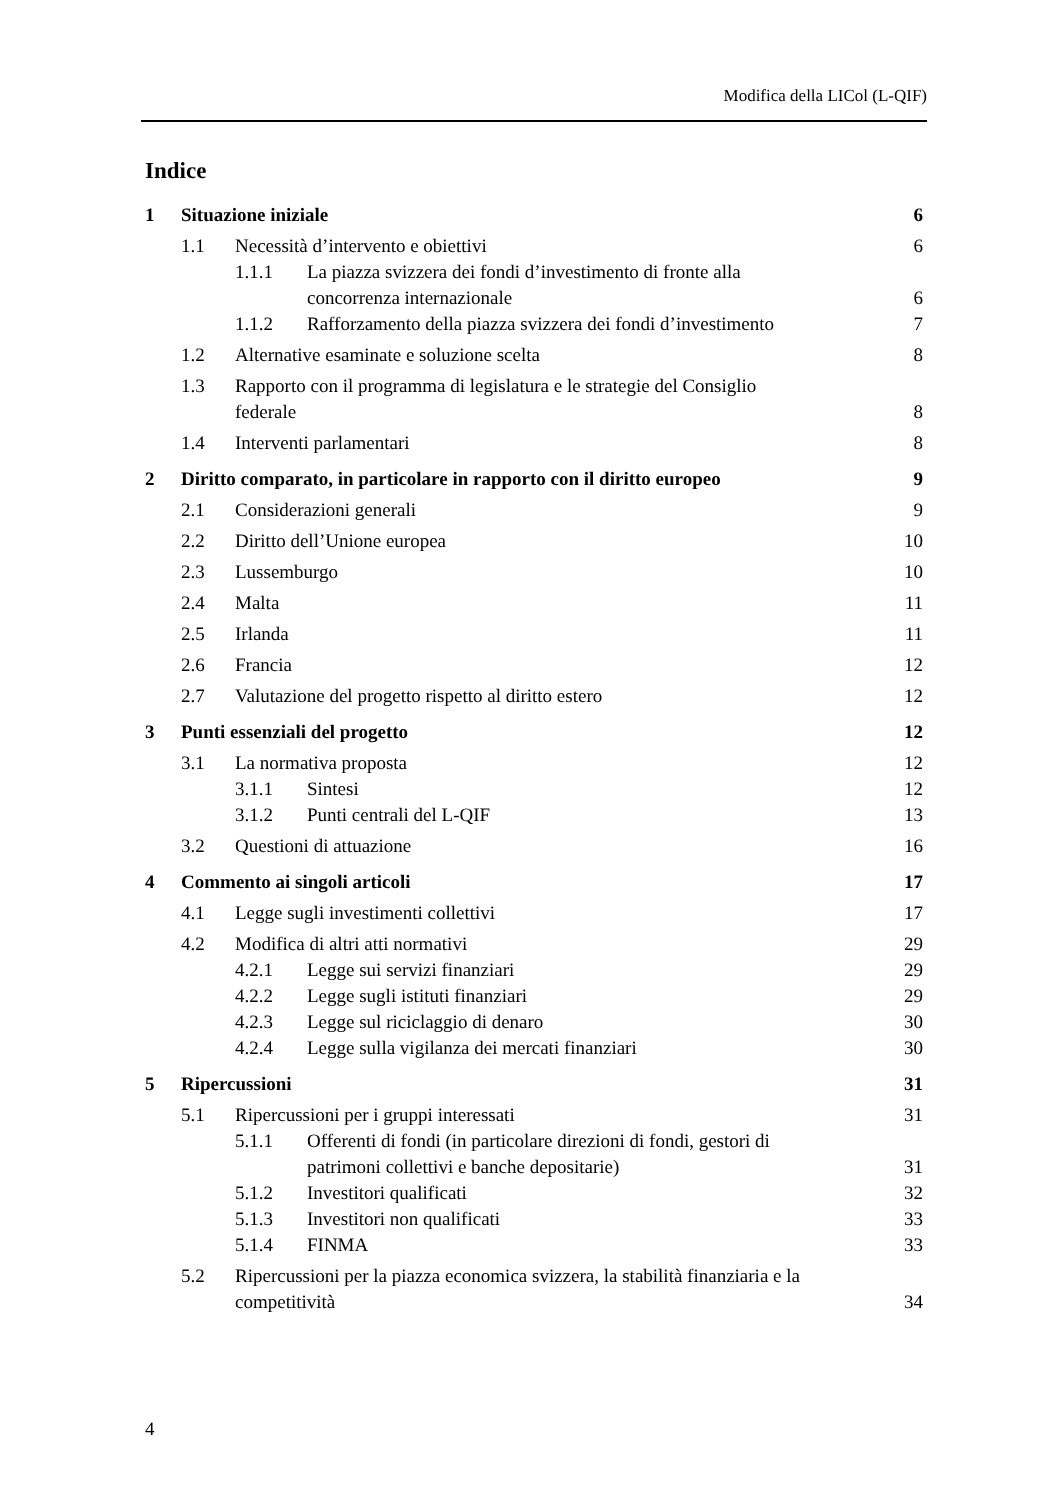Modifica della LICol (L-QIF)
Indice
1 Situazione iniziale 6
1.1 Necessità d’intervento e obiettivi 6
1.1.1 La piazza svizzera dei fondi d’investimento di fronte alla concorrenza internazionale 6
1.1.2 Rafforzamento della piazza svizzera dei fondi d’investimento 7
1.2 Alternative esaminate e soluzione scelta 8
1.3 Rapporto con il programma di legislatura e le strategie del Consiglio federale 8
1.4 Interventi parlamentari 8
2 Diritto comparato, in particolare in rapporto con il diritto europeo 9
2.1 Considerazioni generali 9
2.2 Diritto dell’Unione europea 10
2.3 Lussemburgo 10
2.4 Malta 11
2.5 Irlanda 11
2.6 Francia 12
2.7 Valutazione del progetto rispetto al diritto estero 12
3 Punti essenziali del progetto 12
3.1 La normativa proposta 12
3.1.1 Sintesi 12
3.1.2 Punti centrali del L-QIF 13
3.2 Questioni di attuazione 16
4 Commento ai singoli articoli 17
4.1 Legge sugli investimenti collettivi 17
4.2 Modifica di altri atti normativi 29
4.2.1 Legge sui servizi finanziari 29
4.2.2 Legge sugli istituti finanziari 29
4.2.3 Legge sul riciclaggio di denaro 30
4.2.4 Legge sulla vigilanza dei mercati finanziari 30
5 Ripercussioni 31
5.1 Ripercussioni per i gruppi interessati 31
5.1.1 Offerenti di fondi (in particolare direzioni di fondi, gestori di patrimoni collettivi e banche depositarie) 31
5.1.2 Investitori qualificati 32
5.1.3 Investitori non qualificati 33
5.1.4 FINMA 33
5.2 Ripercussioni per la piazza economica svizzera, la stabilità finanziaria e la competitività 34
4